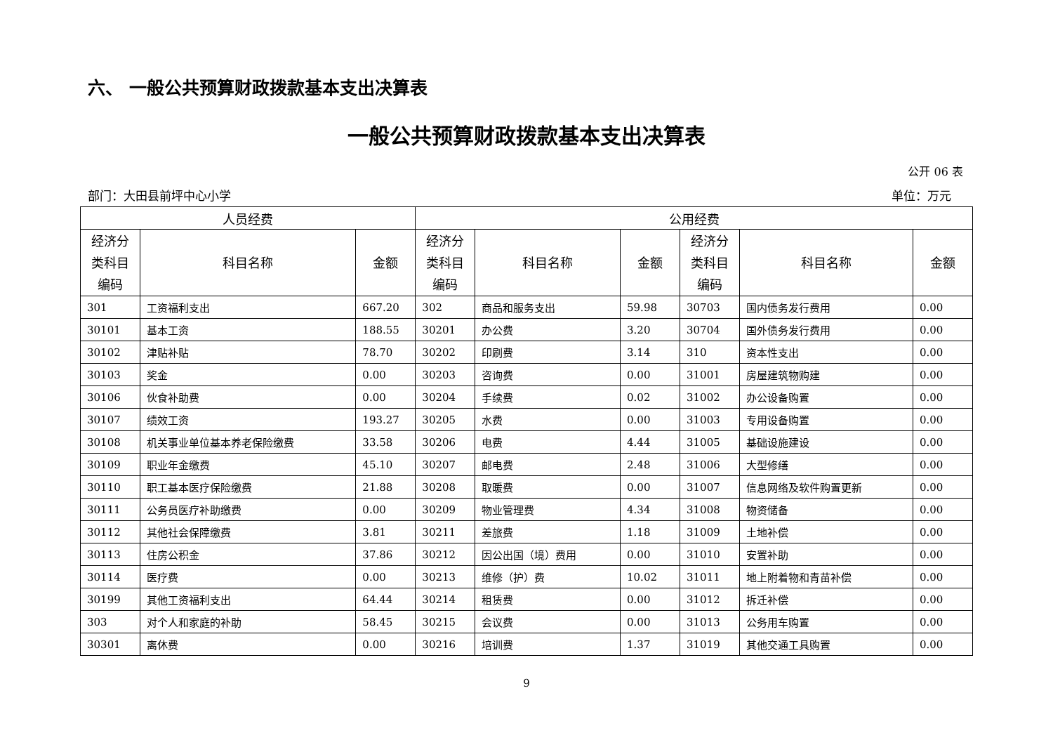六、 一般公共预算财政拨款基本支出决算表
一般公共预算财政拨款基本支出决算表
公开 06 表
部门：大田县前坪中心小学 单位：万元
| 人员经费 | | | 公用经费 | | | | | |
| --- | --- | --- | --- | --- | --- | --- | --- | --- |
| 经济分类科目编码 | 科目名称 | 金额 | 经济分类科目编码 | 科目名称 | 金额 | 经济分类科目编码 | 科目名称 | 金额 |
| 301 | 工资福利支出 | 667.20 | 302 | 商品和服务支出 | 59.98 | 30703 | 国内债务发行费用 | 0.00 |
| 30101 | 基本工资 | 188.55 | 30201 | 办公费 | 3.20 | 30704 | 国外债务发行费用 | 0.00 |
| 30102 | 津贴补贴 | 78.70 | 30202 | 印刷费 | 3.14 | 310 | 资本性支出 | 0.00 |
| 30103 | 奖金 | 0.00 | 30203 | 咨询费 | 0.00 | 31001 | 房屋建筑物购建 | 0.00 |
| 30106 | 伙食补助费 | 0.00 | 30204 | 手续费 | 0.02 | 31002 | 办公设备购置 | 0.00 |
| 30107 | 绩效工资 | 193.27 | 30205 | 水费 | 0.00 | 31003 | 专用设备购置 | 0.00 |
| 30108 | 机关事业单位基本养老保险缴费 | 33.58 | 30206 | 电费 | 4.44 | 31005 | 基础设施建设 | 0.00 |
| 30109 | 职业年金缴费 | 45.10 | 30207 | 邮电费 | 2.48 | 31006 | 大型修缮 | 0.00 |
| 30110 | 职工基本医疗保险缴费 | 21.88 | 30208 | 取暖费 | 0.00 | 31007 | 信息网络及软件购置更新 | 0.00 |
| 30111 | 公务员医疗补助缴费 | 0.00 | 30209 | 物业管理费 | 4.34 | 31008 | 物资储备 | 0.00 |
| 30112 | 其他社会保障缴费 | 3.81 | 30211 | 差旅费 | 1.18 | 31009 | 土地补偿 | 0.00 |
| 30113 | 住房公积金 | 37.86 | 30212 | 因公出国（境）费用 | 0.00 | 31010 | 安置补助 | 0.00 |
| 30114 | 医疗费 | 0.00 | 30213 | 维修（护）费 | 10.02 | 31011 | 地上附着物和青苗补偿 | 0.00 |
| 30199 | 其他工资福利支出 | 64.44 | 30214 | 租赁费 | 0.00 | 31012 | 拆迁补偿 | 0.00 |
| 303 | 对个人和家庭的补助 | 58.45 | 30215 | 会议费 | 0.00 | 31013 | 公务用车购置 | 0.00 |
| 30301 | 离休费 | 0.00 | 30216 | 培训费 | 1.37 | 31019 | 其他交通工具购置 | 0.00 |
9